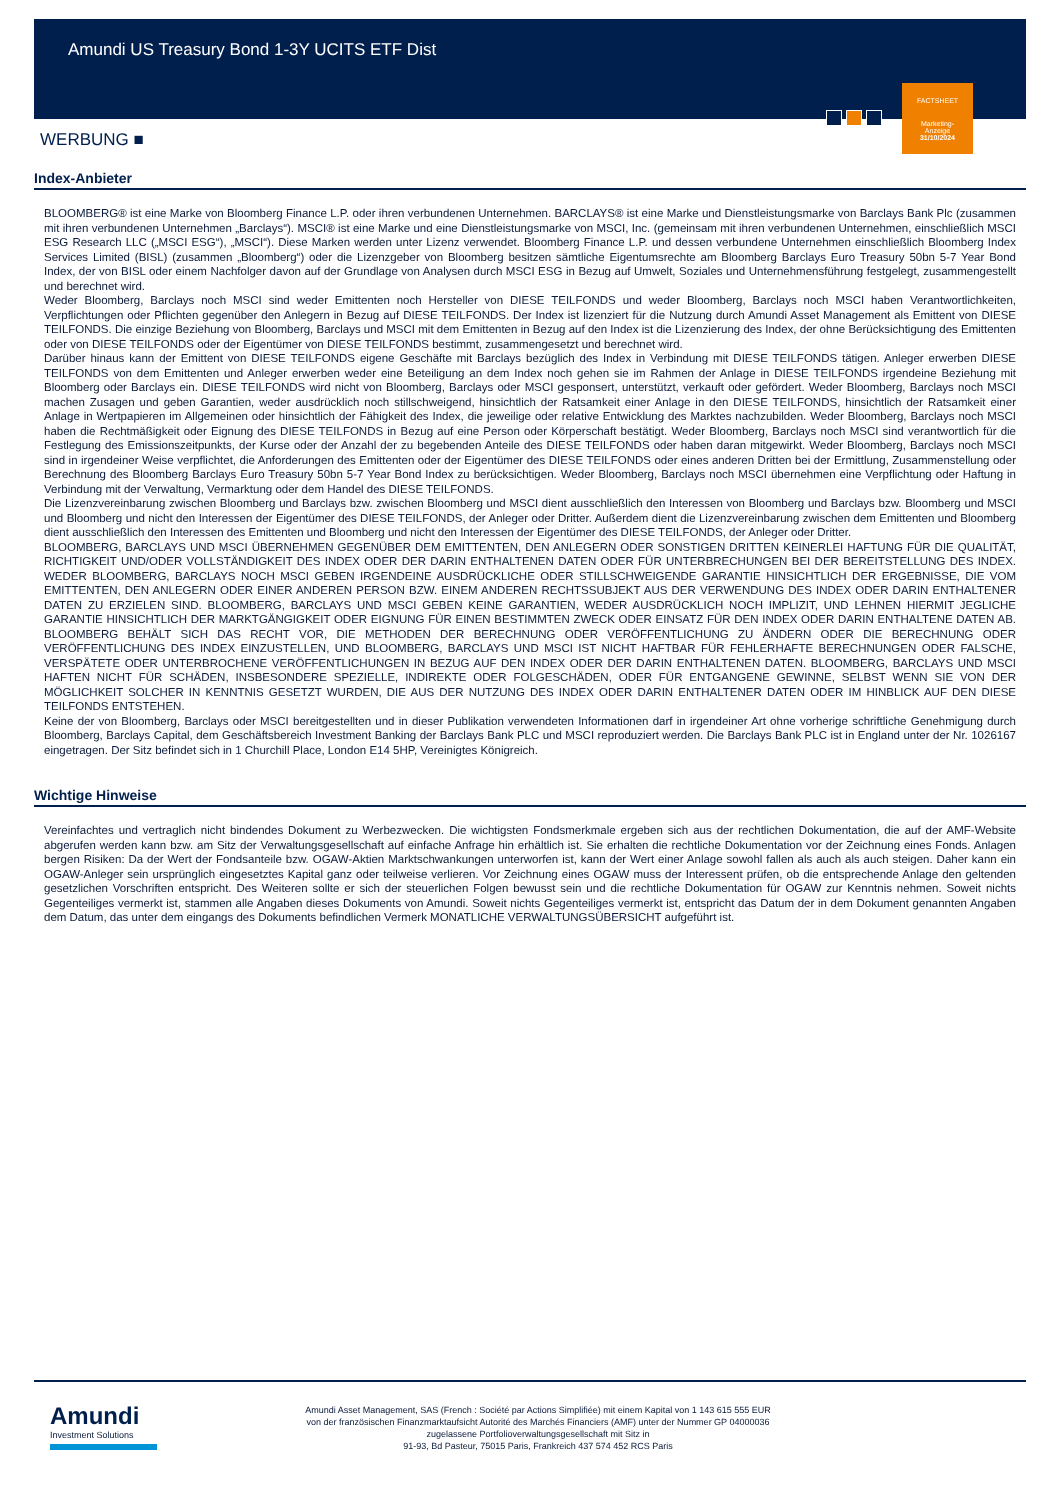FACTSHEET
Marketing-
Anzeige
31/10/2024
Amundi US Treasury Bond 1-3Y UCITS ETF Dist
WERBUNG ■
Index-Anbieter
BLOOMBERG® ist eine Marke von Bloomberg Finance L.P. oder ihren verbundenen Unternehmen. BARCLAYS® ist eine Marke und Dienstleistungsmarke von Barclays Bank Plc (zusammen mit ihren verbundenen Unternehmen „Barclays“). MSCI® ist eine Marke und eine Dienstleistungsmarke von MSCI, Inc. (gemeinsam mit ihren verbundenen Unternehmen, einschließlich MSCI ESG Research LLC („MSCI ESG“), „MSCI“). Diese Marken werden unter Lizenz verwendet. Bloomberg Finance L.P. und dessen verbundene Unternehmen einschließlich Bloomberg Index Services Limited (BISL) (zusammen „Bloomberg“) oder die Lizenzgeber von Bloomberg besitzen sämtliche Eigentumsrechte am Bloomberg Barclays Euro Treasury 50bn 5-7 Year Bond Index, der von BISL oder einem Nachfolger davon auf der Grundlage von Analysen durch MSCI ESG in Bezug auf Umwelt, Soziales und Unternehmensführung festgelegt, zusammengestellt und berechnet wird.
Weder Bloomberg, Barclays noch MSCI sind weder Emittenten noch Hersteller von DIESE TEILFONDS und weder Bloomberg, Barclays noch MSCI haben Verantwortlichkeiten, Verpflichtungen oder Pflichten gegenüber den Anlegern in Bezug auf DIESE TEILFONDS. Der Index ist lizenziert für die Nutzung durch Amundi Asset Management als Emittent von DIESE TEILFONDS. Die einzige Beziehung von Bloomberg, Barclays und MSCI mit dem Emittenten in Bezug auf den Index ist die Lizenzierung des Index, der ohne Berücksichtigung des Emittenten oder von DIESE TEILFONDS oder der Eigentümer von DIESE TEILFONDS bestimmt, zusammengesetzt und berechnet wird.
Darüber hinaus kann der Emittent von DIESE TEILFONDS eigene Geschäfte mit Barclays bezüglich des Index in Verbindung mit DIESE TEILFONDS tätigen. Anleger erwerben DIESE TEILFONDS von dem Emittenten und Anleger erwerben weder eine Beteiligung an dem Index noch gehen sie im Rahmen der Anlage in DIESE TEILFONDS irgendeine Beziehung mit Bloomberg oder Barclays ein. DIESE TEILFONDS wird nicht von Bloomberg, Barclays oder MSCI gesponsert, unterstützt, verkauft oder gefördert. Weder Bloomberg, Barclays noch MSCI machen Zusagen und geben Garantien, weder ausdrücklich noch stillschweigend, hinsichtlich der Ratsamkeit einer Anlage in den DIESE TEILFONDS, hinsichtlich der Ratsamkeit einer Anlage in Wertpapieren im Allgemeinen oder hinsichtlich der Fähigkeit des Index, die jeweilige oder relative Entwicklung des Marktes nachzubilden. Weder Bloomberg, Barclays noch MSCI haben die Rechtmäßigkeit oder Eignung des DIESE TEILFONDS in Bezug auf eine Person oder Körperschaft bestätigt. Weder Bloomberg, Barclays noch MSCI sind verantwortlich für die Festlegung des Emissionszeitpunkts, der Kurse oder der Anzahl der zu begebenden Anteile des DIESE TEILFONDS oder haben daran mitgewirkt. Weder Bloomberg, Barclays noch MSCI sind in irgendeiner Weise verpflichtet, die Anforderungen des Emittenten oder der Eigentümer des DIESE TEILFONDS oder eines anderen Dritten bei der Ermittlung, Zusammenstellung oder Berechnung des Bloomberg Barclays Euro Treasury 50bn 5-7 Year Bond Index zu berücksichtigen. Weder Bloomberg, Barclays noch MSCI übernehmen eine Verpflichtung oder Haftung in Verbindung mit der Verwaltung, Vermarktung oder dem Handel des DIESE TEILFONDS.
Die Lizenzvereinbarung zwischen Bloomberg und Barclays bzw. zwischen Bloomberg und MSCI dient ausschließlich den Interessen von Bloomberg und Barclays bzw. Bloomberg und MSCI und Bloomberg und nicht den Interessen der Eigentümer des DIESE TEILFONDS, der Anleger oder Dritter. Außerdem dient die Lizenzvereinbarung zwischen dem Emittenten und Bloomberg dient ausschließlich den Interessen des Emittenten und Bloomberg und nicht den Interessen der Eigentümer des DIESE TEILFONDS, der Anleger oder Dritter.
BLOOMBERG, BARCLAYS UND MSCI ÜBERNEHMEN GEGENÜBER DEM EMITTENTEN, DEN ANLEGERN ODER SONSTIGEN DRITTEN KEINERLEI HAFTUNG FÜR DIE QUALITÄT, RICHTIGKEIT UND/ODER VOLLSTÄNDIGKEIT DES INDEX ODER DER DARIN ENTHALTENEN DATEN ODER FÜR UNTERBRECHUNGEN BEI DER BEREITSTELLUNG DES INDEX. WEDER BLOOMBERG, BARCLAYS NOCH MSCI GEBEN IRGENDEINE AUSDRÜCKLICHE ODER STILLSCHWEIGENDE GARANTIE HINSICHTLICH DER ERGEBNISSE, DIE VOM EMITTENTEN, DEN ANLEGERN ODER EINER ANDEREN PERSON BZW. EINEM ANDEREN RECHTSSUBJEKT AUS DER VERWENDUNG DES INDEX ODER DARIN ENTHALTENER DATEN ZU ERZIELEN SIND. BLOOMBERG, BARCLAYS UND MSCI GEBEN KEINE GARANTIEN, WEDER AUSDRÜCKLICH NOCH IMPLIZIT, UND LEHNEN HIERMIT JEGLICHE GARANTIE HINSICHTLICH DER MARKTGÄNGIGKEIT ODER EIGNUNG FÜR EINEN BESTIMMTEN ZWECK ODER EINSATZ FÜR DEN INDEX ODER DARIN ENTHALTENE DATEN AB. BLOOMBERG BEHÄLT SICH DAS RECHT VOR, DIE METHODEN DER BERECHNUNG ODER VERÖFFENTLICHUNG ZU ÄNDERN ODER DIE BERECHNUNG ODER VERÖFFENTLICHUNG DES INDEX EINZUSTELLEN, UND BLOOMBERG, BARCLAYS UND MSCI IST NICHT HAFTBAR FÜR FEHLERHAFTE BERECHNUNGEN ODER FALSCHE, VERSPÄTETE ODER UNTERBROCHENE VERÖFFENTLICHUNGEN IN BEZUG AUF DEN INDEX ODER DER DARIN ENTHALTENEN DATEN. BLOOMBERG, BARCLAYS UND MSCI HAFTEN NICHT FÜR SCHÄDEN, INSBESONDERE SPEZIELLE, INDIREKTE ODER FOLGESCHÄDEN, ODER FÜR ENTGANGENE GEWINNE, SELBST WENN SIE VON DER MÖGLICHKEIT SOLCHER IN KENNTNIS GESETZT WURDEN, DIE AUS DER NUTZUNG DES INDEX ODER DARIN ENTHALTENER DATEN ODER IM HINBLICK AUF DEN DIESE TEILFONDS ENTSTEHEN.
Keine der von Bloomberg, Barclays oder MSCI bereitgestellten und in dieser Publikation verwendeten Informationen darf in irgendeiner Art ohne vorherige schriftliche Genehmigung durch Bloomberg, Barclays Capital, dem Geschäftsbereich Investment Banking der Barclays Bank PLC und MSCI reproduziert werden. Die Barclays Bank PLC ist in England unter der Nr. 1026167 eingetragen. Der Sitz befindet sich in 1 Churchill Place, London E14 5HP, Vereinigtes Königreich.
Wichtige Hinweise
Vereinfachtes und vertraglich nicht bindendes Dokument zu Werbezwecken. Die wichtigsten Fondsmerkmale ergeben sich aus der rechtlichen Dokumentation, die auf der AMF-Website abgerufen werden kann bzw. am Sitz der Verwaltungsgesellschaft auf einfache Anfrage hin erhältlich ist. Sie erhalten die rechtliche Dokumentation vor der Zeichnung eines Fonds. Anlagen bergen Risiken: Da der Wert der Fondsanteile bzw. OGAW-Aktien Marktschwankungen unterworfen ist, kann der Wert einer Anlage sowohl fallen als auch als auch steigen. Daher kann ein OGAW-Anleger sein ursprünglich eingesetztes Kapital ganz oder teilweise verlieren. Vor Zeichnung eines OGAW muss der Interessent prüfen, ob die entsprechende Anlage den geltenden gesetzlichen Vorschriften entspricht. Des Weiteren sollte er sich der steuerlichen Folgen bewusst sein und die rechtliche Dokumentation für OGAW zur Kenntnis nehmen. Soweit nichts Gegenteiliges vermerkt ist, stammen alle Angaben dieses Dokuments von Amundi. Soweit nichts Gegenteiliges vermerkt ist, entspricht das Datum der in dem Dokument genannten Angaben dem Datum, das unter dem eingangs des Dokuments befindlichen Vermerk MONATLICHE VERWALTUNGSÜBERSICHT aufgeführt ist.
Amundi
Investment Solutions
Amundi Asset Management, SAS (French : Société par Actions Simplifiée) mit einem Kapital von 1 143 615 555 EUR
von der französischen Finanzmarktaufsicht Autorité des Marchés Financiers (AMF) unter der Nummer GP 04000036
zugelassene Portfolioverwaltungsgesellschaft mit Sitz in
91-93, Bd Pasteur, 75015 Paris, Frankreich 437 574 452 RCS Paris